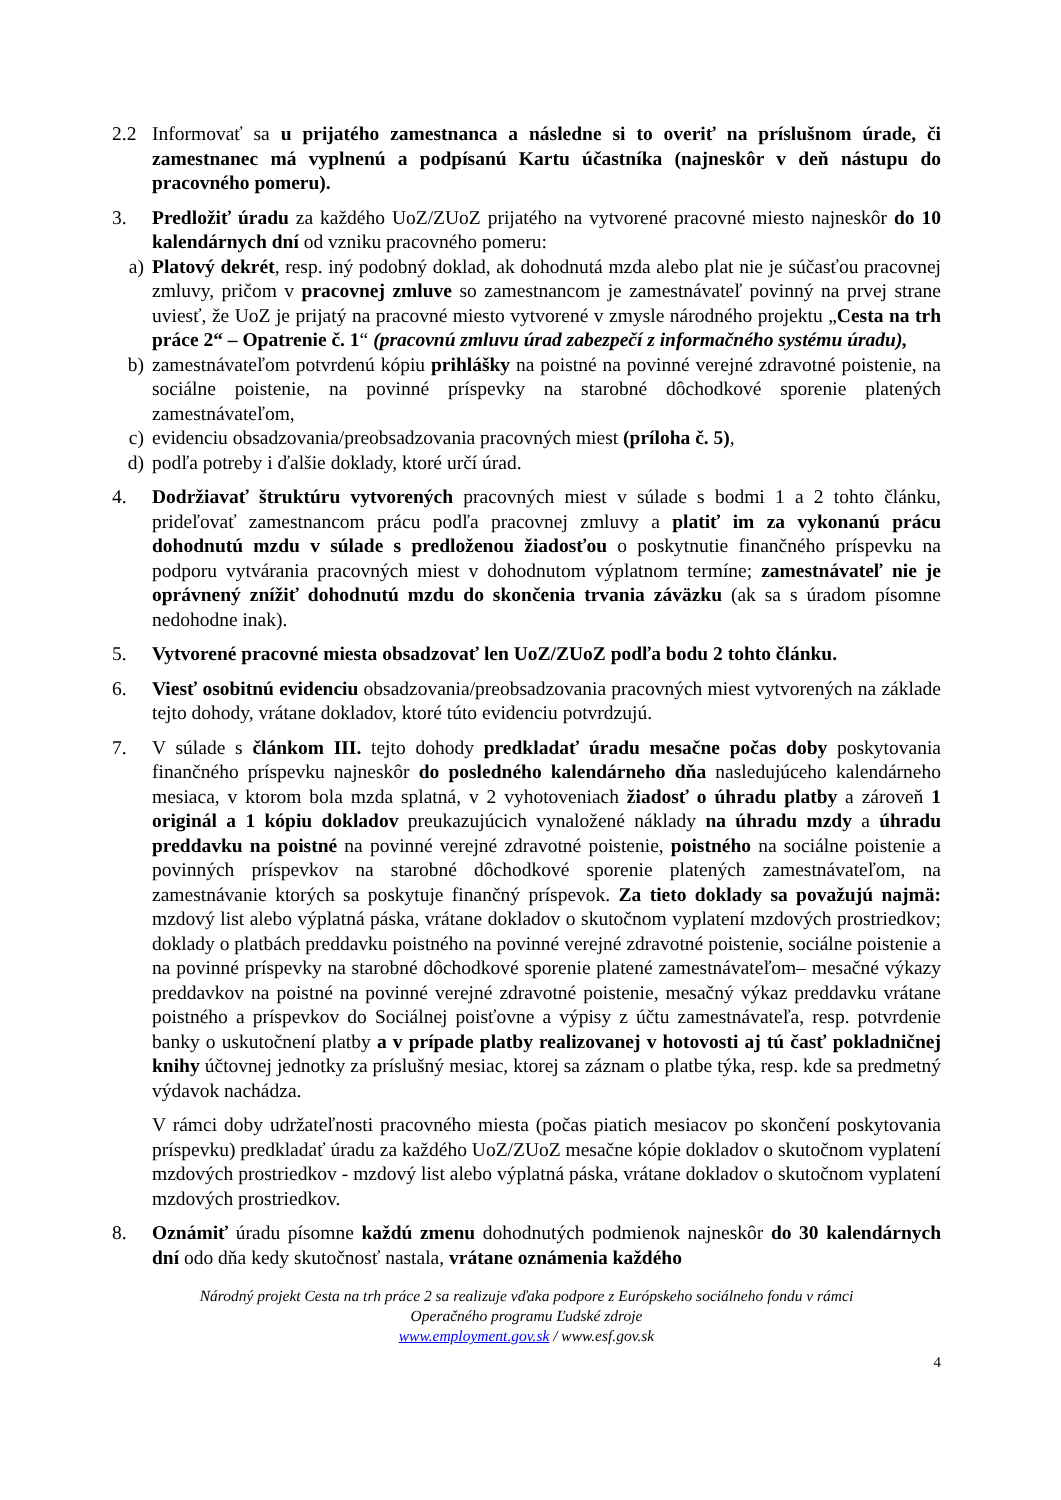2.2 Informovať sa u prijatého zamestnanca a následne si to overiť na príslušnom úrade, či zamestnanec má vyplnenú a podpísanú Kartu účastníka (najneskôr v deň nástupu do pracovného pomeru).
3. Predložiť úradu za každého UoZ/ZUoZ prijatého na vytvorené pracovné miesto najneskôr do 10 kalendárnych dní od vzniku pracovného pomeru:
a) Platový dekrét, resp. iný podobný doklad, ak dohodnutá mzda alebo plat nie je súčasťou pracovnej zmluvy, pričom v pracovnej zmluve so zamestnancom je zamestnávateľ povinný na prvej strane uviesť, že UoZ je prijatý na pracovné miesto vytvorené v zmysle národného projektu „Cesta na trh práce 2“ – Opatrenie č. 1“ (pracovnú zmluvu úrad zabezpečí z informačného systému úradu),
b) zamestnávateľom potvrdenú kópiu prihlášky na poistné na povinné verejné zdravotné poistenie, na sociálne poistenie, na povinné príspevky na starobné dôchodkové sporenie platených zamestnávateľom,
c) evidenciu obsadzovania/preobsadzovania pracovných miest (príloha č. 5),
d) podľa potreby i ďalšie doklady, ktoré určí úrad.
4. Dodržiavať štruktúru vytvorených pracovných miest v súlade s bodmi 1 a 2 tohto článku, prideľovať zamestnancom prácu podľa pracovnej zmluvy a platiť im za vykonanú prácu dohodnutú mzdu v súlade s predloženou žiadosťou o poskytnutie finančného príspevku na podporu vytvárania pracovných miest v dohodnutom výplatnom termíne; zamestnávateľ nie je oprávnený znížiť dohodnutú mzdu do skončenia trvania záväzku (ak sa s úradom písomne nedohodne inak).
5. Vytvorené pracovné miesta obsadzovať len UoZ/ZUoZ podľa bodu 2 tohto článku.
6. Viesť osobitnú evidenciu obsadzovania/preobsadzovania pracovných miest vytvorených na základe tejto dohody, vrátane dokladov, ktoré túto evidenciu potvrdzujú.
7. V súlade s článkom III. tejto dohody predkladať úradu mesačne počas doby poskytovania finančného príspevku najneskôr do posledného kalendárneho dňa nasledujúceho kalendárneho mesiaca, v ktorom bola mzda splatná, v 2 vyhotoveniach žiadosť o úhradu platby a zároveň 1 originál a 1 kópiu dokladov preukazujúcich vynaložené náklady na úhradu mzdy a úhradu preddavku na poistné na povinné verejné zdravotné poistenie, poistného na sociálne poistenie a povinných príspevkov na starobné dôchodkové sporenie platených zamestnávateľom, na zamestnávanie ktorých sa poskytuje finančný príspevok. Za tieto doklady sa považujú najmä: mzdový list alebo výplatná páska, vrátane dokladov o skutočnom vyplatení mzdových prostriedkov; doklady o platbách preddavku poistného na povinné verejné zdravotné poistenie, sociálne poistenie a na povinné príspevky na starobné dôchodkové sporenie platené zamestnávateľom– mesačné výkazy preddavkov na poistné na povinné verejné zdravotné poistenie, mesačný výkaz preddavku vrátane poistného a príspevkov do Sociálnej poisťovne a výpisy z účtu zamestnávateľa, resp. potvrdenie banky o uskutočnení platby a v prípade platby realizovanej v hotovosti aj tú časť pokladničnej knihy účtovnej jednotky za príslušný mesiac, ktorej sa záznam o platbe týka, resp. kde sa predmetný výdavok nachádza.
V rámci doby udržateľnosti pracovného miesta (počas piatich mesiacov po skončení poskytovania príspevku) predkladať úradu za každého UoZ/ZUoZ mesačne kópie dokladov o skutočnom vyplatení mzdových prostriedkov - mzdový list alebo výplatná páska, vrátane dokladov o skutočnom vyplatení mzdových prostriedkov.
8. Oznámiť úradu písomne každú zmenu dohodnutých podmienok najneskôr do 30 kalendárnych dní odo dňa kedy skutočnosť nastala, vrátane oznámenia každého
Národný projekt Cesta na trh práce 2 sa realizuje vďaka podpore z Európskeho sociálneho fondu v rámci
Operačného programu Ľudské zdroje
www.employment.gov.sk / www.esf.gov.sk
4